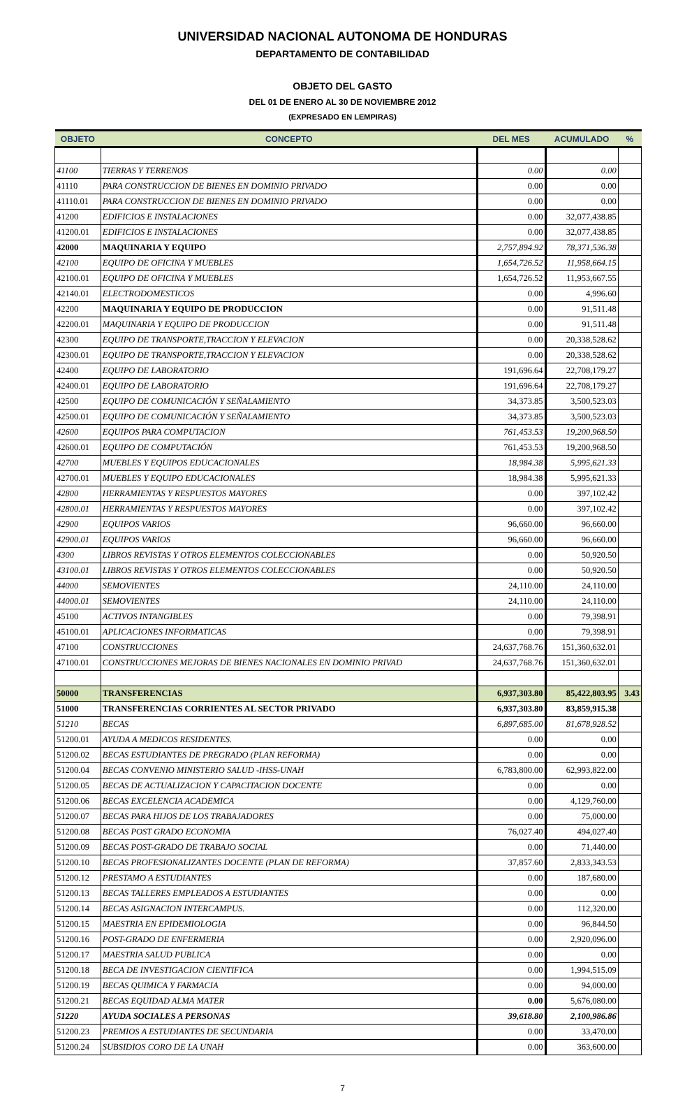UNIVERSIDAD NACIONAL AUTONOMA DE HONDURAS
DEPARTAMENTO DE CONTABILIDAD
OBJETO DEL GASTO
DEL 01 DE ENERO AL 30 DE NOVIEMBRE 2012
(EXPRESADO EN LEMPIRAS)
| OBJETO | CONCEPTO | DEL MES | ACUMULADO | % |
| --- | --- | --- | --- | --- |
| 41100 | TIERRAS Y TERRENOS | 0.00 | 0.00 | |
| 41110 | PARA CONSTRUCCION DE BIENES EN DOMINIO PRIVADO | 0.00 | 0.00 | |
| 41110.01 | PARA CONSTRUCCION DE BIENES EN DOMINIO PRIVADO | 0.00 | 0.00 | |
| 41200 | EDIFICIOS E INSTALACIONES | 0.00 | 32,077,438.85 | |
| 41200.01 | EDIFICIOS E INSTALACIONES | 0.00 | 32,077,438.85 | |
| 42000 | MAQUINARIA Y EQUIPO | 2,757,894.92 | 78,371,536.38 | |
| 42100 | EQUIPO DE OFICINA Y MUEBLES | 1,654,726.52 | 11,958,664.15 | |
| 42100.01 | EQUIPO DE OFICINA Y MUEBLES | 1,654,726.52 | 11,953,667.55 | |
| 42140.01 | ELECTRODOMESTICOS | 0.00 | 4,996.60 | |
| 42200 | MAQUINARIA Y EQUIPO DE PRODUCCION | 0.00 | 91,511.48 | |
| 42200.01 | MAQUINARIA Y EQUIPO DE PRODUCCION | 0.00 | 91,511.48 | |
| 42300 | EQUIPO DE TRANSPORTE,TRACCION Y ELEVACION | 0.00 | 20,338,528.62 | |
| 42300.01 | EQUIPO DE TRANSPORTE,TRACCION Y ELEVACION | 0.00 | 20,338,528.62 | |
| 42400 | EQUIPO DE LABORATORIO | 191,696.64 | 22,708,179.27 | |
| 42400.01 | EQUIPO DE LABORATORIO | 191,696.64 | 22,708,179.27 | |
| 42500 | EQUIPO DE COMUNICACIÓN Y SEÑALAMIENTO | 34,373.85 | 3,500,523.03 | |
| 42500.01 | EQUIPO DE COMUNICACIÓN Y SEÑALAMIENTO | 34,373.85 | 3,500,523.03 | |
| 42600 | EQUIPOS PARA COMPUTACION | 761,453.53 | 19,200,968.50 | |
| 42600.01 | EQUIPO DE COMPUTACIÓN | 761,453.53 | 19,200,968.50 | |
| 42700 | MUEBLES Y EQUIPOS EDUCACIONALES | 18,984.38 | 5,995,621.33 | |
| 42700.01 | MUEBLES Y EQUIPO EDUCACIONALES | 18,984.38 | 5,995,621.33 | |
| 42800 | HERRAMIENTAS Y RESPUESTOS MAYORES | 0.00 | 397,102.42 | |
| 42800.01 | HERRAMIENTAS Y RESPUESTOS MAYORES | 0.00 | 397,102.42 | |
| 42900 | EQUIPOS VARIOS | 96,660.00 | 96,660.00 | |
| 42900.01 | EQUIPOS VARIOS | 96,660.00 | 96,660.00 | |
| 4300 | LIBROS REVISTAS Y OTROS ELEMENTOS COLECCIONABLES | 0.00 | 50,920.50 | |
| 43100.01 | LIBROS REVISTAS Y OTROS ELEMENTOS COLECCIONABLES | 0.00 | 50,920.50 | |
| 44000 | SEMOVIENTES | 24,110.00 | 24,110.00 | |
| 44000.01 | SEMOVIENTES | 24,110.00 | 24,110.00 | |
| 45100 | ACTIVOS INTANGIBLES | 0.00 | 79,398.91 | |
| 45100.01 | APLICACIONES INFORMATICAS | 0.00 | 79,398.91 | |
| 47100 | CONSTRUCCIONES | 24,637,768.76 | 151,360,632.01 | |
| 47100.01 | CONSTRUCCIONES MEJORAS DE BIENES NACIONALES EN DOMINIO PRIVAD | 24,637,768.76 | 151,360,632.01 | |
| 50000 | TRANSFERENCIAS | 6,937,303.80 | 85,422,803.95 | 3.43 |
| 51000 | TRANSFERENCIAS CORRIENTES AL SECTOR PRIVADO | 6,937,303.80 | 83,859,915.38 | |
| 51210 | BECAS | 6,897,685.00 | 81,678,928.52 | |
| 51200.01 | AYUDA A MEDICOS RESIDENTES. | 0.00 | 0.00 | |
| 51200.02 | BECAS ESTUDIANTES DE PREGRADO (PLAN REFORMA) | 0.00 | 0.00 | |
| 51200.04 | BECAS CONVENIO MINISTERIO SALUD -IHSS-UNAH | 6,783,800.00 | 62,993,822.00 | |
| 51200.05 | BECAS DE ACTUALIZACION Y CAPACITACION DOCENTE | 0.00 | 0.00 | |
| 51200.06 | BECAS EXCELENCIA ACADEMICA | 0.00 | 4,129,760.00 | |
| 51200.07 | BECAS PARA HIJOS DE LOS TRABAJADORES | 0.00 | 75,000.00 | |
| 51200.08 | BECAS POST GRADO ECONOMIA | 76,027.40 | 494,027.40 | |
| 51200.09 | BECAS POST-GRADO DE TRABAJO SOCIAL | 0.00 | 71,440.00 | |
| 51200.10 | BECAS PROFESIONALIZANTES DOCENTE (PLAN DE REFORMA) | 37,857.60 | 2,833,343.53 | |
| 51200.12 | PRESTAMO A ESTUDIANTES | 0.00 | 187,680.00 | |
| 51200.13 | BECAS TALLERES EMPLEADOS A ESTUDIANTES | 0.00 | 0.00 | |
| 51200.14 | BECAS ASIGNACION INTERCAMPUS. | 0.00 | 112,320.00 | |
| 51200.15 | MAESTRIA EN EPIDEMIOLOGIA | 0.00 | 96,844.50 | |
| 51200.16 | POST-GRADO DE ENFERMERIA | 0.00 | 2,920,096.00 | |
| 51200.17 | MAESTRIA SALUD PUBLICA | 0.00 | 0.00 | |
| 51200.18 | BECA DE INVESTIGACION CIENTIFICA | 0.00 | 1,994,515.09 | |
| 51200.19 | BECAS QUIMICA Y FARMACIA | 0.00 | 94,000.00 | |
| 51200.21 | BECAS EQUIDAD ALMA MATER | 0.00 | 5,676,080.00 | |
| 51220 | AYUDA SOCIALES A PERSONAS | 39,618.80 | 2,100,986.86 | |
| 51200.23 | PREMIOS A ESTUDIANTES DE SECUNDARIA | 0.00 | 33,470.00 | |
| 51200.24 | SUBSIDIOS CORO DE LA UNAH | 0.00 | 363,600.00 | |
7